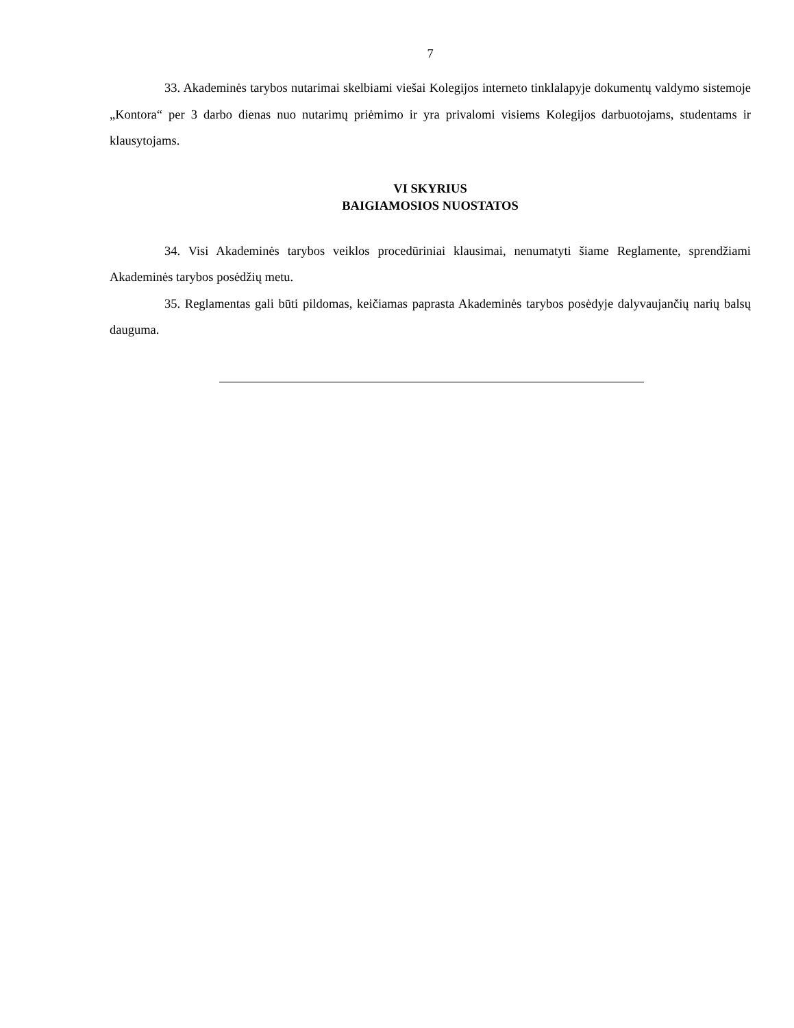7
33. Akademinės tarybos nutarimai skelbiami viešai Kolegijos interneto tinklalapyje dokumentų valdymo sistemoje „Kontora“ per 3 darbo dienas nuo nutarimų priėmimo ir yra privalomi visiems Kolegijos darbuotojams, studentams ir klausytojams.
VI SKYRIUS
BAIGIAMOSIOS NUOSTATOS
34. Visi Akademinės tarybos veiklos procedūriniai klausimai, nenumatyti šiame Reglamente, sprendžiami Akademinės tarybos posėdžių metu.
35. Reglamentas gali būti pildomas, keičiamas paprasta Akademinės tarybos posėdyje dalyvaujančių narių balsų dauguma.